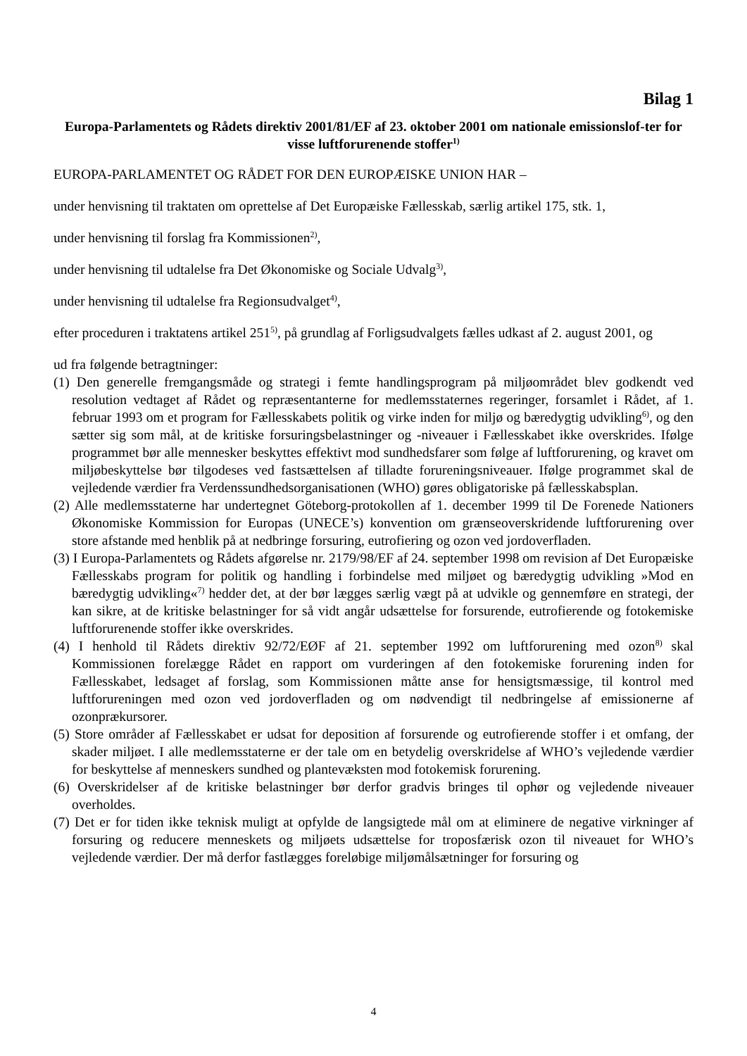Bilag 1
Europa-Parlamentets og Rådets direktiv 2001/81/EF af 23. oktober 2001 om nationale emissionslof-ter for visse luftforurenende stoffer<sup>1)</sup>
EUROPA-PARLAMENTET OG RÅDET FOR DEN EUROPÆISKE UNION HAR –
under henvisning til traktaten om oprettelse af Det Europæiske Fællesskab, særlig artikel 175, stk. 1,
under henvisning til forslag fra Kommissionen<sup>2)</sup>,
under henvisning til udtalelse fra Det Økonomiske og Sociale Udvalg<sup>3)</sup>,
under henvisning til udtalelse fra Regionsudvalget<sup>4)</sup>,
efter proceduren i traktatens artikel 251<sup>5)</sup>, på grundlag af Forligsudvalgets fælles udkast af 2. august 2001, og
ud fra følgende betragtninger:
(1) Den generelle fremgangsmåde og strategi i femte handlingsprogram på miljøområdet blev godkendt ved resolution vedtaget af Rådet og repræsentanterne for medlemsstaternes regeringer, forsamlet i Rådet, af 1. februar 1993 om et program for Fællesskabets politik og virke inden for miljø og bæredygtig udvikling<sup>6)</sup>, og den sætter sig som mål, at de kritiske forsuringsbelastninger og -niveauer i Fællesskabet ikke overskrides. Ifølge programmet bør alle mennesker beskyttes effektivt mod sundhedsfarer som følge af luftforurening, og kravet om miljøbeskyttelse bør tilgodeses ved fastsættelsen af tilladte forureningsniveauer. Ifølge programmet skal de vejledende værdier fra Verdenssundhedsorganisationen (WHO) gøres obligatoriske på fællesskabsplan.
(2) Alle medlemsstaterne har undertegnet Göteborg-protokollen af 1. december 1999 til De Forenede Nationers Økonomiske Kommission for Europas (UNECE’s) konvention om grænseoverskridende luftforurening over store afstande med henblik på at nedbringe forsuring, eutrofiering og ozon ved jordoverfladen.
(3) I Europa-Parlamentets og Rådets afgørelse nr. 2179/98/EF af 24. september 1998 om revision af Det Europæiske Fællesskabs program for politik og handling i forbindelse med miljøet og bæredygtig udvikling »Mod en bæredygtig udvikling«<sup>7)</sup> hedder det, at der bør lægges særlig vægt på at udvikle og gennemføre en strategi, der kan sikre, at de kritiske belastninger for så vidt angår udsættelse for forsurende, eutrofierende og fotokemiske luftforurenende stoffer ikke overskrides.
(4) I henhold til Rådets direktiv 92/72/EØF af 21. september 1992 om luftforurening med ozon<sup>8)</sup> skal Kommissionen forelægge Rådet en rapport om vurderingen af den fotokemiske forurening inden for Fællesskabet, ledsaget af forslag, som Kommissionen måtte anse for hensigtsmæssige, til kontrol med luftforureningen med ozon ved jordoverfladen og om nødvendigt til nedbringelse af emissionerne af ozonprækursorer.
(5) Store områder af Fællesskabet er udsat for deposition af forsurende og eutrofierende stoffer i et omfang, der skader miljøet. I alle medlemsstaterne er der tale om en betydelig overskridelse af WHO’s vejledende værdier for beskyttelse af menneskers sundhed og plantevæksten mod fotokemisk forurening.
(6) Overskridelser af de kritiske belastninger bør derfor gradvis bringes til ophør og vejledende niveauer overholdes.
(7) Det er for tiden ikke teknisk muligt at opfylde de langsigtede mål om at eliminere de negative virkninger af forsuring og reducere menneskets og miljøets udsættelse for troposfærisk ozon til niveauet for WHO’s vejledende værdier. Der må derfor fastlægges foreløbige miljømålsætninger for forsuring og
4